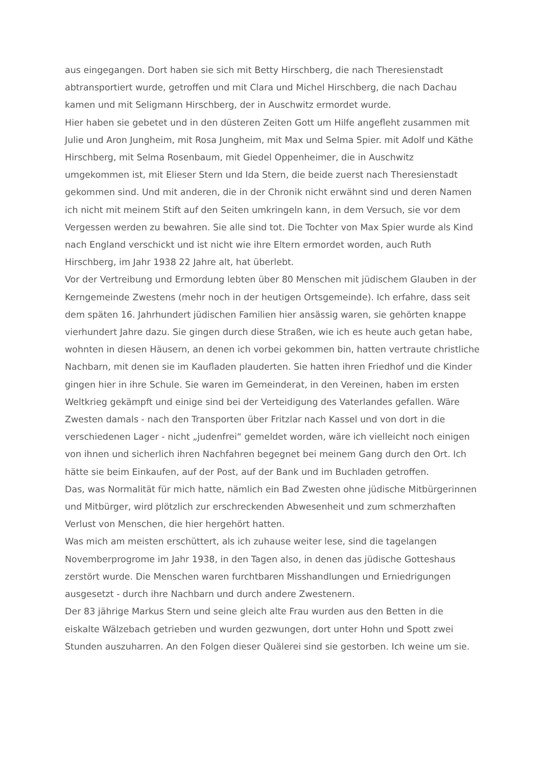aus eingegangen. Dort haben sie sich mit Betty Hirschberg, die nach Theresienstadt abtransportiert wurde, getroffen und mit Clara und Michel Hirschberg, die nach Dachau kamen und mit Seligmann Hirschberg, der in Auschwitz ermordet wurde.
Hier haben sie gebetet und in den düsteren Zeiten Gott um Hilfe angefleht zusammen mit Julie und Aron Jungheim, mit Rosa Jungheim, mit Max und Selma Spier. mit Adolf und Käthe Hirschberg, mit Selma Rosenbaum, mit Giedel Oppenheimer, die in Auschwitz umgekommen ist, mit Elieser Stern und Ida Stern, die beide zuerst nach Theresienstadt gekommen sind. Und mit anderen, die in der Chronik nicht erwähnt sind und deren Namen ich nicht mit meinem Stift auf den Seiten umkringeln kann, in dem Versuch, sie vor dem Vergessen werden zu bewahren. Sie alle sind tot. Die Tochter von Max Spier wurde als Kind nach England verschickt und ist nicht wie ihre Eltern ermordet worden, auch Ruth Hirschberg, im Jahr 1938 22 Jahre alt, hat überlebt.
Vor der Vertreibung und Ermordung lebten über 80 Menschen mit jüdischem Glauben in der Kerngemeinde Zwestens (mehr noch in der heutigen Ortsgemeinde). Ich erfahre, dass seit dem späten 16. Jahrhundert jüdischen Familien hier ansässig waren, sie gehörten knappe vierhundert Jahre dazu. Sie gingen durch diese Straßen, wie ich es heute auch getan habe, wohnten in diesen Häusern, an denen ich vorbei gekommen bin, hatten vertraute christliche Nachbarn, mit denen sie im Kaufladen plauderten. Sie hatten ihren Friedhof und die Kinder gingen hier in ihre Schule. Sie waren im Gemeinderat, in den Vereinen, haben im ersten Weltkrieg gekämpft und einige sind bei der Verteidigung des Vaterlandes gefallen. Wäre Zwesten damals - nach den Transporten über Fritzlar nach Kassel und von dort in die verschiedenen Lager - nicht „judenfrei“ gemeldet worden, wäre ich vielleicht noch einigen von ihnen und sicherlich ihren Nachfahren begegnet bei meinem Gang durch den Ort. Ich hätte sie beim Einkaufen, auf der Post, auf der Bank und im Buchladen getroffen.
Das, was Normalität für mich hatte, nämlich ein Bad Zwesten ohne jüdische Mitbürgerinnen und Mitbürger, wird plötzlich zur erschreckenden Abwesenheit und zum schmerzhaften Verlust von Menschen, die hier hergehört hatten.
Was mich am meisten erschüttert, als ich zuhause weiter lese, sind die tagelangen Novemberprogrome im Jahr 1938, in den Tagen also, in denen das jüdische Gotteshaus zerstört wurde. Die Menschen waren furchtbaren Misshandlungen und Erniedrigungen ausgesetzt - durch ihre Nachbarn und durch andere Zwestenern.
Der 83 jährige Markus Stern und seine gleich alte Frau wurden aus den Betten in die eiskalte Wälzebach getrieben und wurden gezwungen, dort unter Hohn und Spott zwei Stunden auszuharren. An den Folgen dieser Quälerei sind sie gestorben. Ich weine um sie.